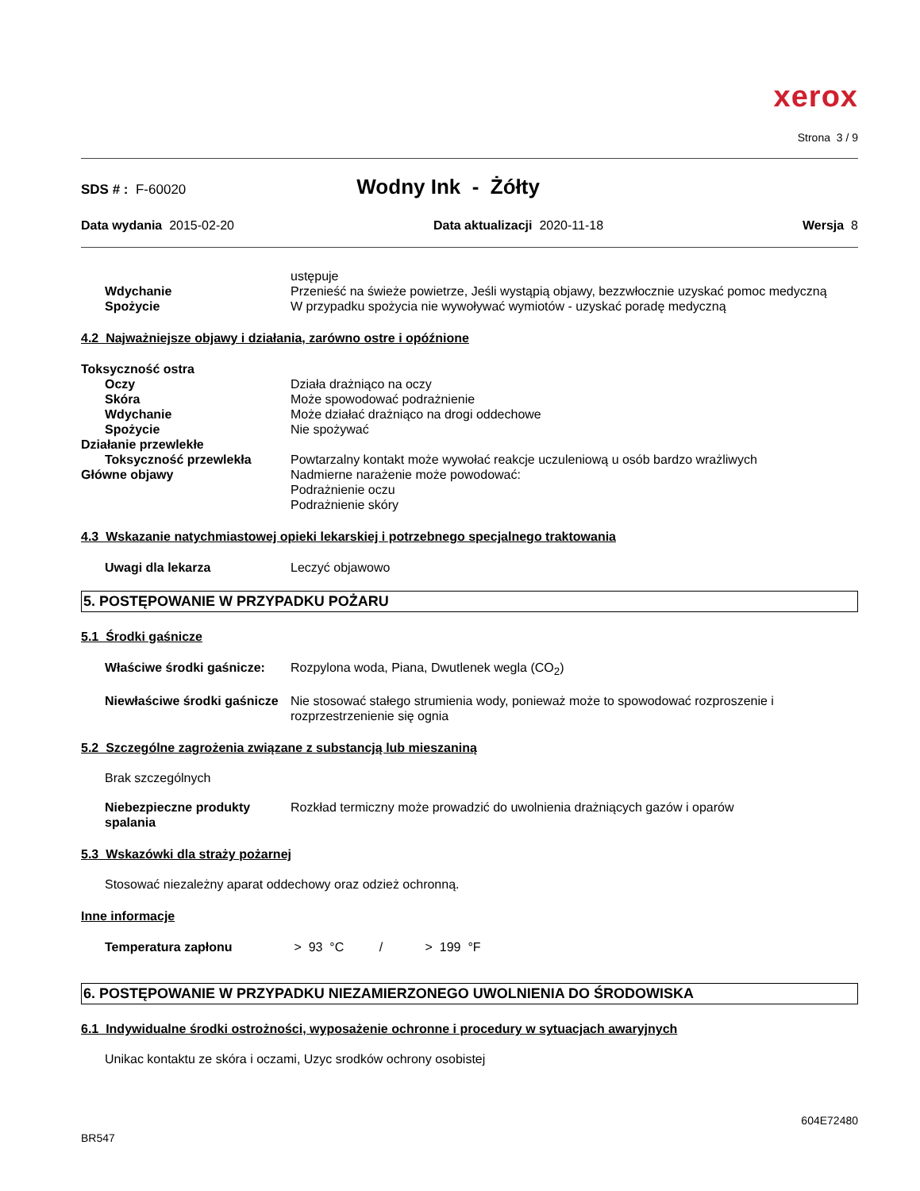xerox
Strona 3 / 9
SDS # : F-60020 Wodny Ink - Żółty
Data wydania 2015-02-20 Data aktualizacji 2020-11-18 Wersja 8
ustępuje
Wdychanie Przenieść na świeże powietrze, Jeśli wystąpią objawy, bezzwłocznie uzyskać pomoc medyczną
Spożycie W przypadku spożycia nie wywoływać wymiotów - uzyskać poradę medyczną
4.2 Najważniejsze objawy i działania, zarówno ostre i opóźnione
Toksyczność ostra
Oczy Działa drażniąco na oczy
Skóra Może spowodować podrażnienie
Wdychanie Może działać drażniąco na drogi oddechowe
Spożycie Nie spożywać
Działanie przewlekłe
Toksyczność przewlekła Powtarzalny kontakt może wywołać reakcje uczuleniową u osób bardzo wrażliwych
Główne objawy Nadmierne narażenie może powodować:
Podrażnienie oczu
Podrażnienie skóry
4.3 Wskazanie natychmiastowej opieki lekarskiej i potrzebnego specjalnego traktowania
Uwagi dla lekarza Leczyć objawowo
5. POSTĘPOWANIE W PRZYPADKU POŻARU
5.1 Środki gaśnicze
Właściwe środki gaśnicze:
Rozpylona woda, Piana, Dwutlenek wegla (CO<sub>2</sub>)
Niewłaściwe środki gaśnicze
Nie stosować stałego strumienia wody, ponieważ może to spowodować rozproszenie i rozprzestrzenienie się ognia
5.2 Szczególne zagrożenia związane z substancją lub mieszaniną
Brak szczególnych
Niebezpieczne produkty spalania
Rozkład termiczny może prowadzić do uwolnienia drażniących gazów i oparów
5.3 Wskazówki dla straży pożarnej
Stosować niezależny aparat oddechowy oraz odzież ochronną.
Inne informacje
Temperatura zapłonu > 93 °C / > 199 °F
6. POSTĘPOWANIE W PRZYPADKU NIEZAMIERZONEGO UWOLNIENIA DO ŚRODOWISKA
6.1 Indywidualne środki ostrożności, wyposażenie ochronne i procedury w sytuacjach awaryjnych
Unikac kontaktu ze skóra i oczami, Uzyc srodków ochrony osobistej
604E72480
BR547